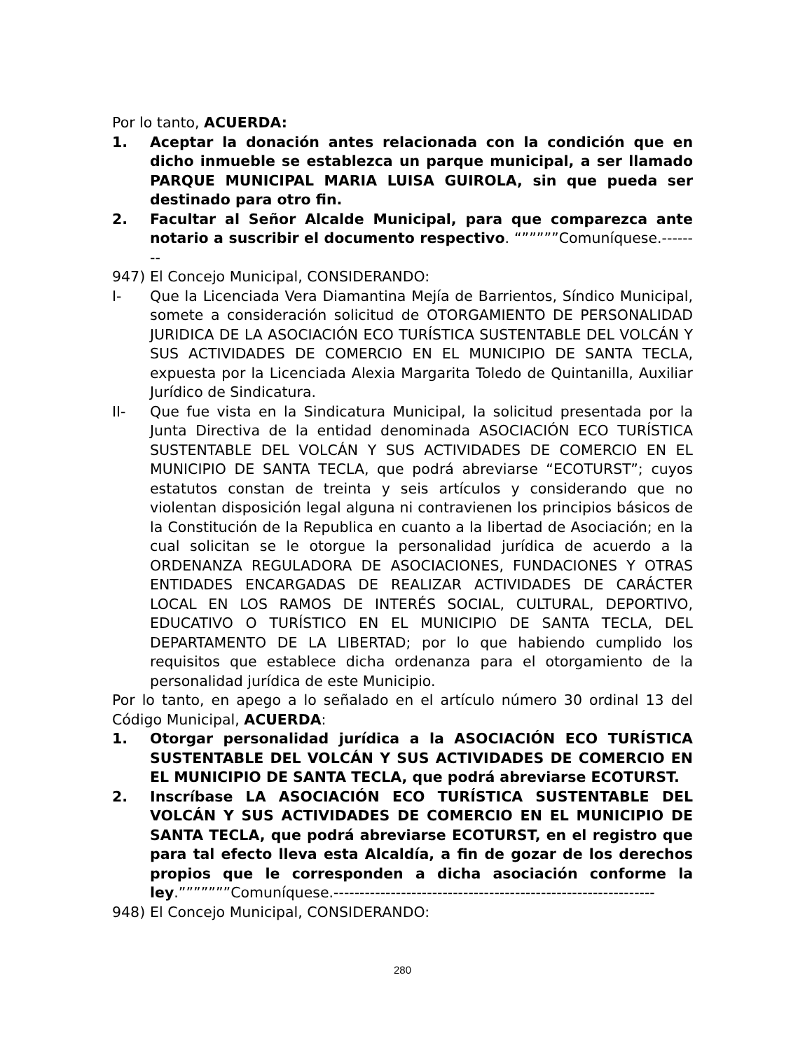Por lo tanto, ACUERDA:
1. Aceptar la donación antes relacionada con la condición que en dicho inmueble se establezca un parque municipal, a ser llamado PARQUE MUNICIPAL MARIA LUISA GUIROLA, sin que pueda ser destinado para otro fin.
2. Facultar al Señor Alcalde Municipal, para que comparezca ante notario a suscribir el documento respectivo. “”””””Comuníquese.--------
947) El Concejo Municipal, CONSIDERANDO:
I- Que la Licenciada Vera Diamantina Mejía de Barrientos, Síndico Municipal, somete a consideración solicitud de OTORGAMIENTO DE PERSONALIDAD JURIDICA DE LA ASOCIACIÓN ECO TURÍSTICA SUSTENTABLE DEL VOLCÁN Y SUS ACTIVIDADES DE COMERCIO EN EL MUNICIPIO DE SANTA TECLA, expuesta por la Licenciada Alexia Margarita Toledo de Quintanilla, Auxiliar Jurídico de Sindicatura.
II- Que fue vista en la Sindicatura Municipal, la solicitud presentada por la Junta Directiva de la entidad denominada ASOCIACIÓN ECO TURÍSTICA SUSTENTABLE DEL VOLCÁN Y SUS ACTIVIDADES DE COMERCIO EN EL MUNICIPIO DE SANTA TECLA, que podrá abreviarse “ECOTURST”; cuyos estatutos constan de treinta y seis artículos y considerando que no violentan disposición legal alguna ni contravienen los principios básicos de la Constitución de la Republica en cuanto a la libertad de Asociación; en la cual solicitan se le otorgue la personalidad jurídica de acuerdo a la ORDENANZA REGULADORA DE ASOCIACIONES, FUNDACIONES Y OTRAS ENTIDADES ENCARGADAS DE REALIZAR ACTIVIDADES DE CARÁCTER LOCAL EN LOS RAMOS DE INTERÉS SOCIAL, CULTURAL, DEPORTIVO, EDUCATIVO O TURÍSTICO EN EL MUNICIPIO DE SANTA TECLA, DEL DEPARTAMENTO DE LA LIBERTAD; por lo que habiendo cumplido los requisitos que establece dicha ordenanza para el otorgamiento de la personalidad jurídica de este Municipio.
Por lo tanto, en apego a lo señalado en el artículo número 30 ordinal 13 del Código Municipal, ACUERDA:
1. Otorgar personalidad jurídica a la ASOCIACIÓN ECO TURÍSTICA SUSTENTABLE DEL VOLCÁN Y SUS ACTIVIDADES DE COMERCIO EN EL MUNICIPIO DE SANTA TECLA, que podrá abreviarse ECOTURST.
2. Inscríbase LA ASOCIACIÓN ECO TURÍSTICA SUSTENTABLE DEL VOLCÁN Y SUS ACTIVIDADES DE COMERCIO EN EL MUNICIPIO DE SANTA TECLA, que podrá abreviarse ECOTURST, en el registro que para tal efecto lleva esta Alcaldía, a fin de gozar de los derechos propios que le corresponden a dicha asociación conforme la ley.”””””””Comuníquese.--------------------------------------------------------------
948) El Concejo Municipal, CONSIDERANDO:
280